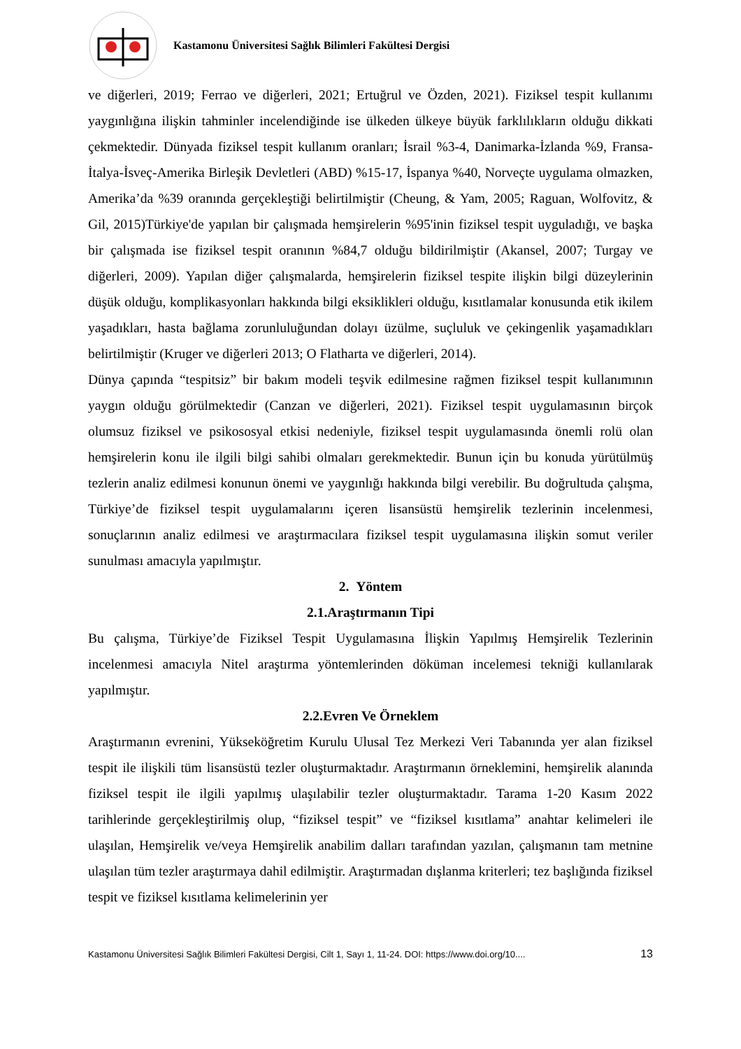Kastamonu Üniversitesi Sağlık Bilimleri Fakültesi Dergisi
ve diğerleri, 2019; Ferrao ve diğerleri, 2021; Ertuğrul ve Özden, 2021). Fiziksel tespit kullanımı yaygınlığına ilişkin tahminler incelendiğinde ise ülkeden ülkeye büyük farklılıkların olduğu dikkati çekmektedir. Dünyada fiziksel tespit kullanım oranları; İsrail %3-4, Danimarka-İzlanda %9, Fransa-İtalya-İsveç-Amerika Birleşik Devletleri (ABD) %15-17, İspanya %40, Norveçte uygulama olmazken, Amerika’da %39 oranında gerçekleştiği belirtilmiştir (Cheung, & Yam, 2005; Raguan, Wolfovitz, & Gil, 2015)Türkiye'de yapılan bir çalışmada hemşirelerin %95'inin fiziksel tespit uyguladığı, ve başka bir çalışmada ise fiziksel tespit oranının %84,7 olduğu bildirilmiştir (Akansel, 2007; Turgay ve diğerleri, 2009). Yapılan diğer çalışmalarda, hemşirelerin fiziksel tespite ilişkin bilgi düzeylerinin düşük olduğu, komplikasyonları hakkında bilgi eksiklikleri olduğu, kısıtlamalar konusunda etik ikilem yaşadıkları, hasta bağlama zorunluluğundan dolayı üzülme, suçluluk ve çekingenlik yaşamadıkları belirtilmiştir (Kruger ve diğerleri 2013; O Flatharta ve diğerleri, 2014).
Dünya çapında “tespitsiz” bir bakım modeli teşvik edilmesine rağmen fiziksel tespit kullanımının yaygın olduğu görülmektedir (Canzan ve diğerleri, 2021). Fiziksel tespit uygulamasının birçok olumsuz fiziksel ve psikososyal etkisi nedeniyle, fiziksel tespit uygulamasında önemli rolü olan hemşirelerin konu ile ilgili bilgi sahibi olmaları gerekmektedir. Bunun için bu konuda yürütülmüş tezlerin analiz edilmesi konunun önemi ve yaygınlığı hakkında bilgi verebilir. Bu doğrultuda çalışma, Türkiye’de fiziksel tespit uygulamalarını içeren lisansüstü hemşirelik tezlerinin incelenmesi, sonuçlarının analiz edilmesi ve araştırmacılara fiziksel tespit uygulamasına ilişkin somut veriler sunulması amacıyla yapılmıştır.
2. Yöntem
2.1.Araştırmanın Tipi
Bu çalışma, Türkiye’de Fiziksel Tespit Uygulamasına İlişkin Yapılmış Hemşirelik Tezlerinin incelenmesi amacıyla Nitel araştırma yöntemlerinden döküman incelemesi tekniği kullanılarak yapılmıştır.
2.2.Evren Ve Örneklem
Araştırmanın evrenini, Yükseköğretim Kurulu Ulusal Tez Merkezi Veri Tabanında yer alan fiziksel tespit ile ilişkili tüm lisansüstü tezler oluşturmaktadır. Araştırmanın örneklemini, hemşirelik alanında fiziksel tespit ile ilgili yapılmış ulaşılabilir tezler oluşturmaktadır. Tarama 1-20 Kasım 2022 tarihlerinde gerçekleştirilmiş olup, “fiziksel tespit” ve “fiziksel kısıtlama” anahtar kelimeleri ile ulaşılan, Hemşirelik ve/veya Hemşirelik anabilim dalları tarafından yazılan, çalışmanın tam metnine ulaşılan tüm tezler araştırmaya dahil edilmiştir. Araştırmadan dışlanma kriterleri; tez başlığında fiziksel tespit ve fiziksel kısıtlama kelimelerinin yer
Kastamonu Üniversitesi Sağlık Bilimleri Fakültesi Dergisi, Cilt 1, Sayı 1, 11-24. DOI: https://www.doi.org/10.... 13